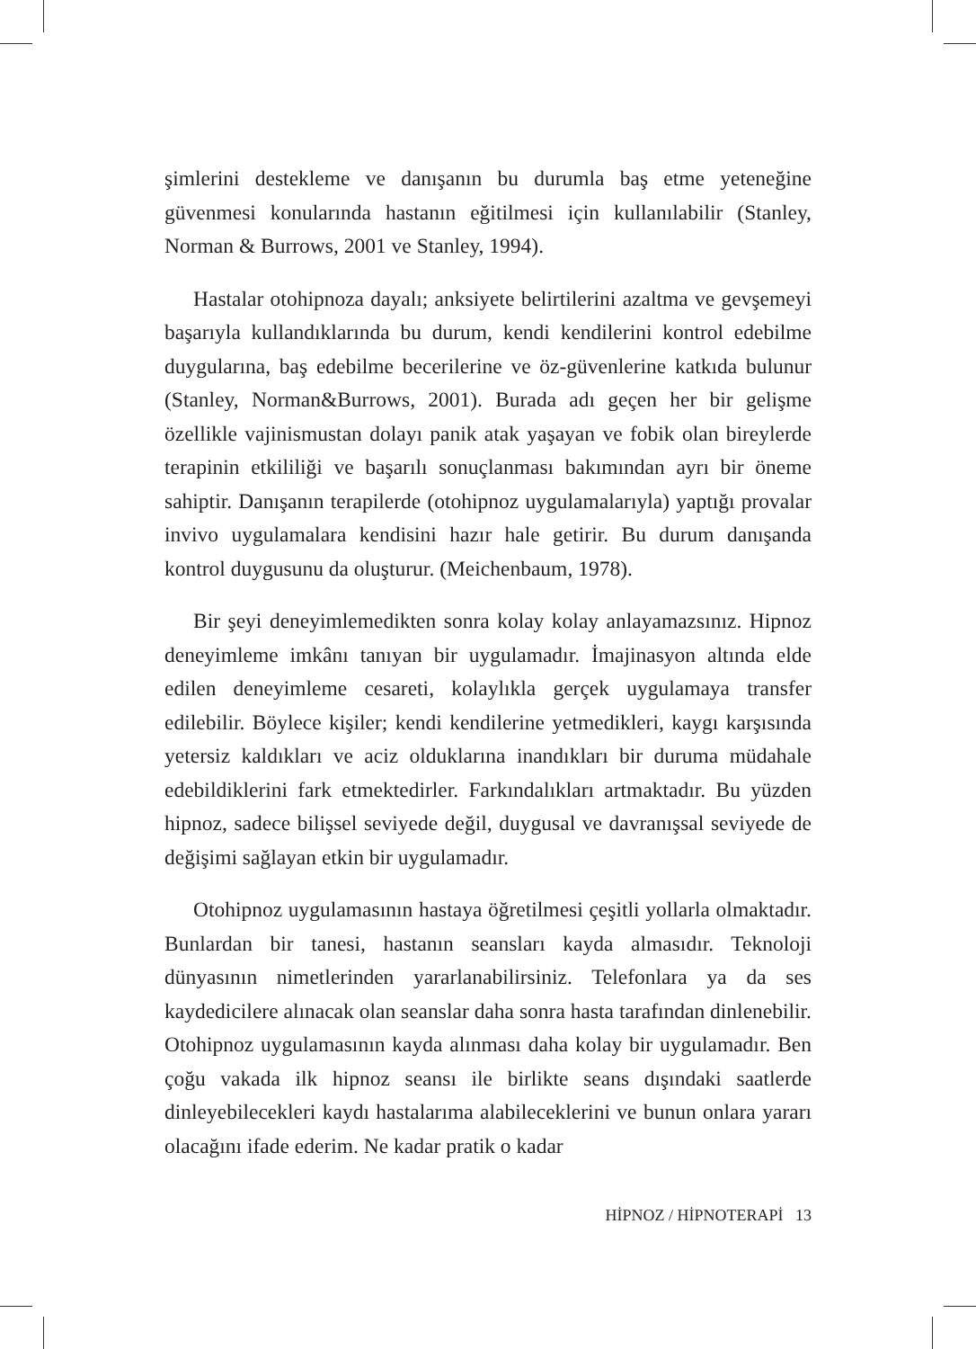şimlerini destekleme ve danışanın bu durumla baş etme yeteneğine güvenmesi konularında hastanın eğitilmesi için kullanılabilir (Stanley, Norman & Burrows, 2001 ve Stanley, 1994).
Hastalar otohipnoza dayalı; anksiyete belirtilerini azaltma ve gevşemeyi başarıyla kullandıklarında bu durum, kendi kendilerini kontrol edebilme duygularına, baş edebilme becerilerine ve öz-güvenlerine katkıda bulunur (Stanley, Norman&Burrows, 2001). Burada adı geçen her bir gelişme özellikle vajinismustan dolayı panik atak yaşayan ve fobik olan bireylerde terapinin etkililiği ve başarılı sonuçlanması bakımından ayrı bir öneme sahiptir. Danışanın terapilerde (otohipnoz uygulamalarıyla) yaptığı provalar invivo uygulamalara kendisini hazır hale getirir. Bu durum danışanda kontrol duygusunu da oluşturur. (Meichenbaum, 1978).
Bir şeyi deneyimlemedikten sonra kolay kolay anlayamazsınız. Hipnoz deneyimleme imkânı tanıyan bir uygulamadır. İmajinasyon altında elde edilen deneyimleme cesareti, kolaylıkla gerçek uygulamaya transfer edilebilir. Böylece kişiler; kendi kendilerine yetmedikleri, kaygı karşısında yetersiz kaldıkları ve aciz olduklarına inandıkları bir duruma müdahale edebildiklerini fark etmektedirler. Farkındalıkları artmaktadır. Bu yüzden hipnoz, sadece bilişsel seviyede değil, duygusal ve davranışsal seviyede de değişimi sağlayan etkin bir uygulamadır.
Otohipnoz uygulamasının hastaya öğretilmesi çeşitli yollarla olmaktadır. Bunlardan bir tanesi, hastanın seansları kayda almasıdır. Teknoloji dünyasının nimetlerinden yararlanabilirsiniz. Telefonlara ya da ses kaydedicilere alınacak olan seanslar daha sonra hasta tarafından dinlenebilir. Otohipnoz uygulamasının kayda alınması daha kolay bir uygulamadır. Ben çoğu vakada ilk hipnoz seansı ile birlikte seans dışındaki saatlerde dinleyebilecekleri kaydı hastalarıma alabileceklerini ve bunun onlara yararı olacağını ifade ederim. Ne kadar pratik o kadar
HİPNOZ / HİPNOTERAPİ 13